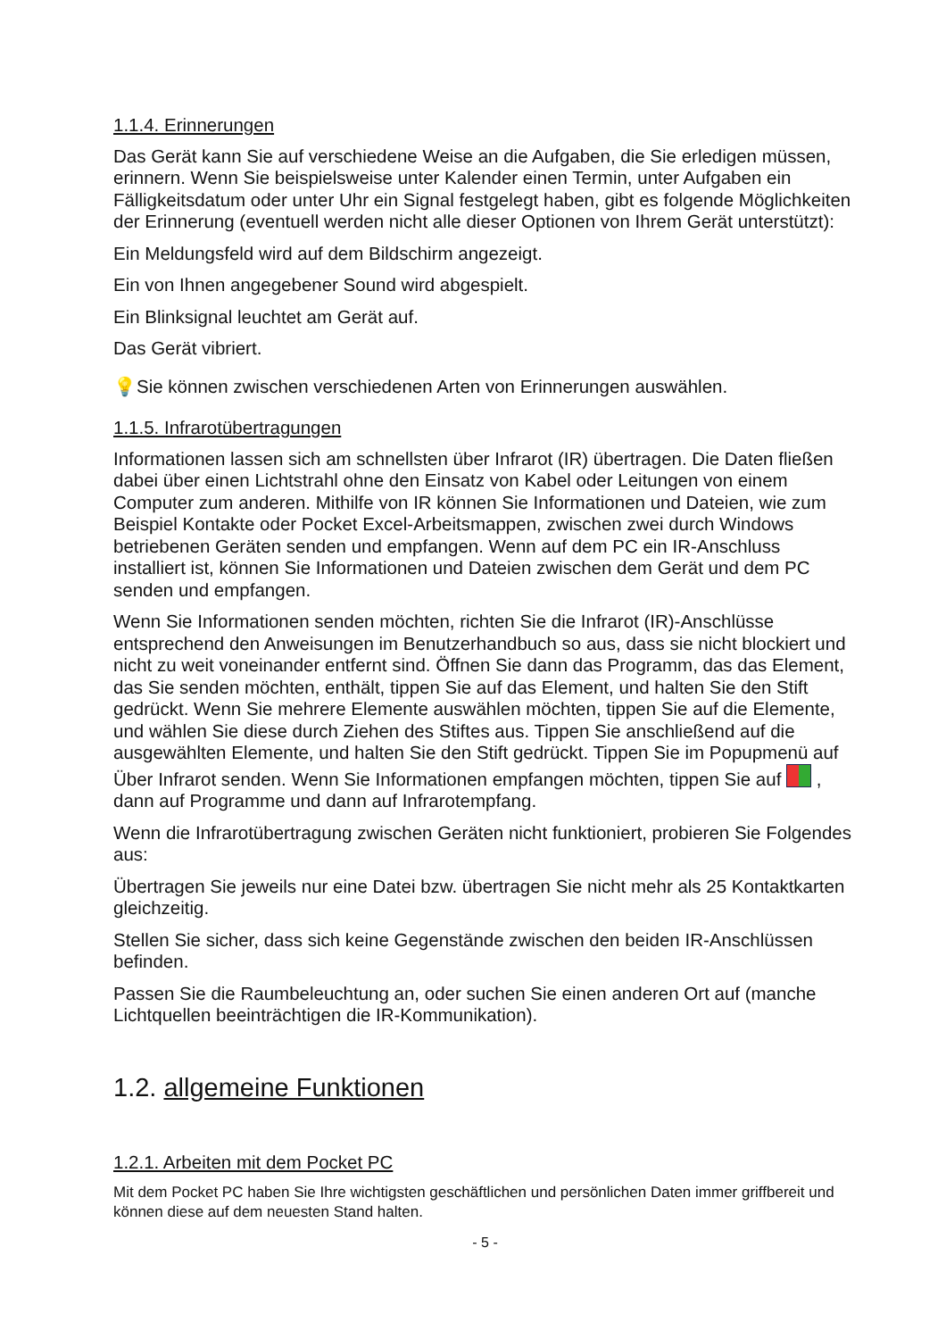1.1.4. Erinnerungen
Das Gerät kann Sie auf verschiedene Weise an die Aufgaben, die Sie erledigen müssen, erinnern. Wenn Sie beispielsweise unter Kalender einen Termin, unter Aufgaben ein Fälligkeitsdatum oder unter Uhr ein Signal festgelegt haben, gibt es folgende Möglichkeiten der Erinnerung (eventuell werden nicht alle dieser Optionen von Ihrem Gerät unterstützt):
Ein Meldungsfeld wird auf dem Bildschirm angezeigt.
Ein von Ihnen angegebener Sound wird abgespielt.
Ein Blinksignal leuchtet am Gerät auf.
Das Gerät vibriert.
💡Sie können zwischen verschiedenen Arten von Erinnerungen auswählen.
1.1.5. Infrarotübertragungen
Informationen lassen sich am schnellsten über Infrarot (IR) übertragen. Die Daten fließen dabei über einen Lichtstrahl ohne den Einsatz von Kabel oder Leitungen von einem Computer zum anderen. Mithilfe von IR können Sie Informationen und Dateien, wie zum Beispiel Kontakte oder Pocket Excel-Arbeitsmappen, zwischen zwei durch Windows betriebenen Geräten senden und empfangen. Wenn auf dem PC ein IR-Anschluss installiert ist, können Sie Informationen und Dateien zwischen dem Gerät und dem PC senden und empfangen.
Wenn Sie Informationen senden möchten, richten Sie die Infrarot (IR)-Anschlüsse entsprechend den Anweisungen im Benutzerhandbuch so aus, dass sie nicht blockiert und nicht zu weit voneinander entfernt sind. Öffnen Sie dann das Programm, das das Element, das Sie senden möchten, enthält, tippen Sie auf das Element, und halten Sie den Stift gedrückt. Wenn Sie mehrere Elemente auswählen möchten, tippen Sie auf die Elemente, und wählen Sie diese durch Ziehen des Stiftes aus. Tippen Sie anschließend auf die ausgewählten Elemente, und halten Sie den Stift gedrückt. Tippen Sie im Popupmenü auf Über Infrarot senden. Wenn Sie Informationen empfangen möchten, tippen Sie auf , dann auf Programme und dann auf Infrarotempfang.
Wenn die Infrarotübertragung zwischen Geräten nicht funktioniert, probieren Sie Folgendes aus:
Übertragen Sie jeweils nur eine Datei bzw. übertragen Sie nicht mehr als 25 Kontaktkarten gleichzeitig.
Stellen Sie sicher, dass sich keine Gegenstände zwischen den beiden IR-Anschlüssen befinden.
Passen Sie die Raumbeleuchtung an, oder suchen Sie einen anderen Ort auf (manche Lichtquellen beeinträchtigen die IR-Kommunikation).
1.2. allgemeine Funktionen
1.2.1. Arbeiten mit dem Pocket PC
Mit dem Pocket PC haben Sie Ihre wichtigsten geschäftlichen und persönlichen Daten immer griffbereit und können diese auf dem neuesten Stand halten.
- 5 -